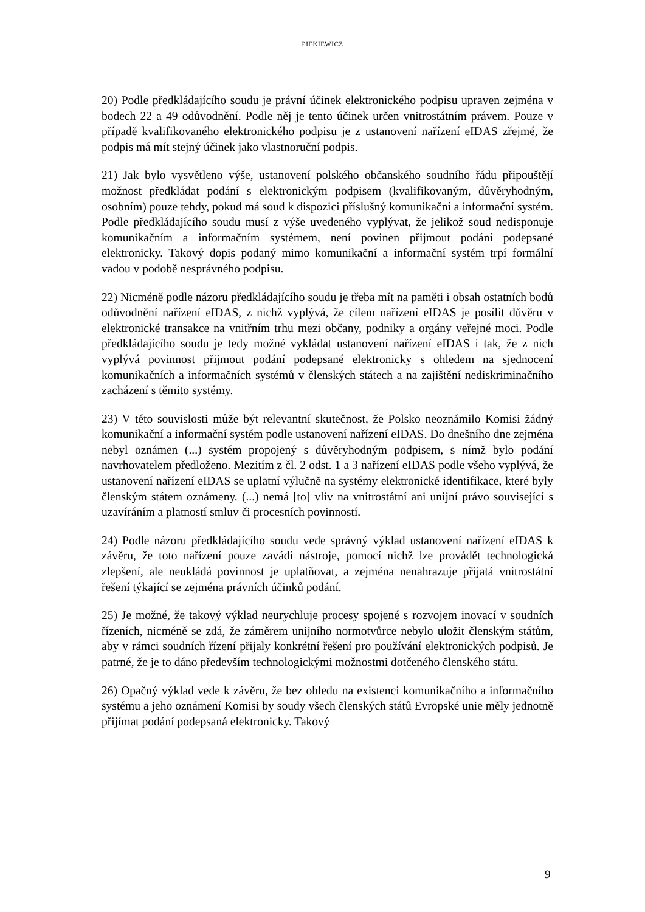PIEKIEWICZ
20) Podle předkládajícího soudu je právní účinek elektronického podpisu upraven zejména v bodech 22 a 49 odůvodnění. Podle něj je tento účinek určen vnitrostátním právem. Pouze v případě kvalifikovaného elektronického podpisu je z ustanovení nařízení eIDAS zřejmé, že podpis má mít stejný účinek jako vlastnoruční podpis.
21) Jak bylo vysvětleno výše, ustanovení polského občanského soudního řádu připouštějí možnost předkládat podání s elektronickým podpisem (kvalifikovaným, důvěryhodným, osobním) pouze tehdy, pokud má soud k dispozici příslušný komunikační a informační systém. Podle předkládajícího soudu musí z výše uvedeného vyplývat, že jelikož soud nedisponuje komunikačním a informačním systémem, není povinen přijmout podání podepsané elektronicky. Takový dopis podaný mimo komunikační a informační systém trpí formální vadou v podobě nesprávného podpisu.
22) Nicméně podle názoru předkládajícího soudu je třeba mít na paměti i obsah ostatních bodů odůvodnění nařízení eIDAS, z nichž vyplývá, že cílem nařízení eIDAS je posílit důvěru v elektronické transakce na vnitřním trhu mezi občany, podniky a orgány veřejné moci. Podle předkládajícího soudu je tedy možné vykládat ustanovení nařízení eIDAS i tak, že z nich vyplývá povinnost přijmout podání podepsané elektronicky s ohledem na sjednocení komunikačních a informačních systémů v členských státech a na zajištění nediskriminačního zacházení s těmito systémy.
23) V této souvislosti může být relevantní skutečnost, že Polsko neoznámilo Komisi žádný komunikační a informační systém podle ustanovení nařízení eIDAS. Do dnešního dne zejména nebyl oznámen (...) systém propojený s důvěryhodným podpisem, s nímž bylo podání navrhovatelem předloženo. Mezitím z čl. 2 odst. 1 a 3 nařízení eIDAS podle všeho vyplývá, že ustanovení nařízení eIDAS se uplatní výlučně na systémy elektronické identifikace, které byly členským státem oznámeny. (...) nemá [to] vliv na vnitrostátní ani unijní právo související s uzavíráním a platností smluv či procesních povinností.
24) Podle názoru předkládajícího soudu vede správný výklad ustanovení nařízení eIDAS k závěru, že toto nařízení pouze zavádí nástroje, pomocí nichž lze provádět technologická zlepšení, ale neukládá povinnost je uplatňovat, a zejména nenahrazuje přijatá vnitrostátní řešení týkající se zejména právních účinků podání.
25) Je možné, že takový výklad neurychluje procesy spojené s rozvojem inovací v soudních řízeních, nicméně se zdá, že záměrem unijního normotvůrce nebylo uložit členským státům, aby v rámci soudních řízení přijaly konkrétní řešení pro používání elektronických podpisů. Je patrné, že je to dáno především technologickými možnostmi dotčeného členského státu.
26) Opačný výklad vede k závěru, že bez ohledu na existenci komunikačního a informačního systému a jeho oznámení Komisi by soudy všech členských států Evropské unie měly jednotně přijímat podání podepsaná elektronicky. Takový
9